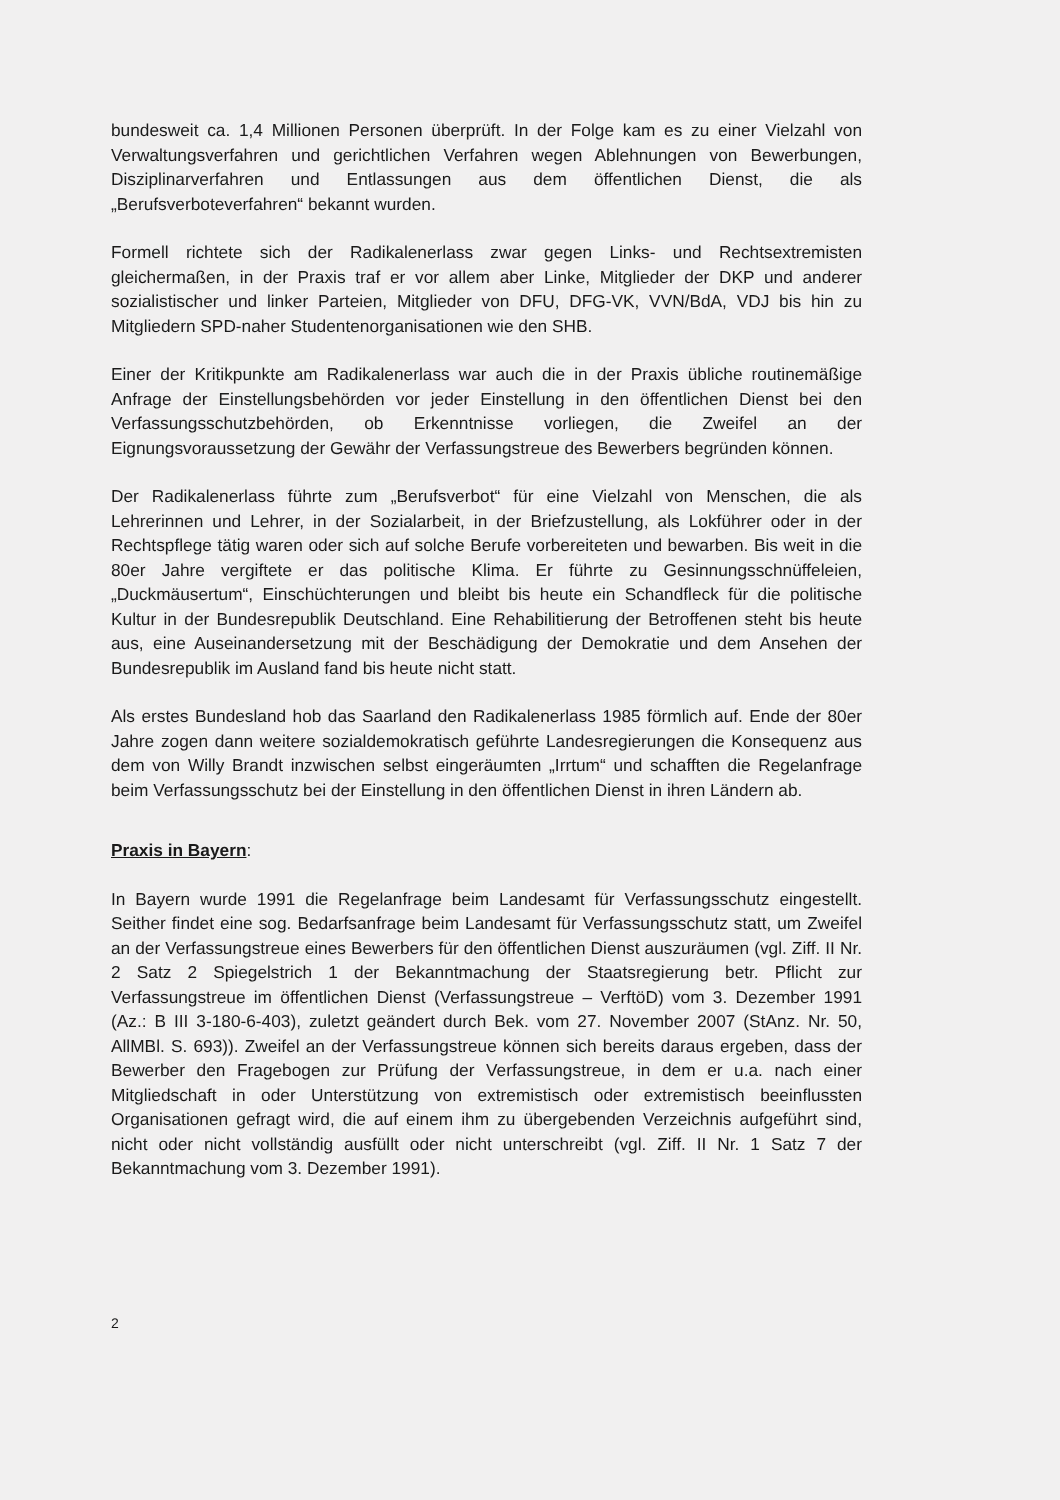bundesweit ca. 1,4 Millionen Personen überprüft. In der Folge kam es zu einer Vielzahl von Verwaltungsverfahren und gerichtlichen Verfahren wegen Ablehnungen von Bewerbungen, Disziplinarverfahren und Entlassungen aus dem öffentlichen Dienst, die als „Berufsverboteverfahren“ bekannt wurden.
Formell richtete sich der Radikalenerlass zwar gegen Links- und Rechtsextremisten gleichermaßen, in der Praxis traf er vor allem aber Linke, Mitglieder der DKP und anderer sozialistischer und linker Parteien, Mitglieder von DFU, DFG-VK, VVN/BdA, VDJ bis hin zu Mitgliedern SPD-naher Studentenorganisationen wie den SHB.
Einer der Kritikpunkte am Radikalenerlass war auch die in der Praxis übliche routinemäßige Anfrage der Einstellungsbehörden vor jeder Einstellung in den öffentlichen Dienst bei den Verfassungsschutzbehörden, ob Erkenntnisse vorliegen, die Zweifel an der Eignungsvoraussetzung der Gewähr der Verfassungstreue des Bewerbers begründen können.
Der Radikalenerlass führte zum „Berufsverbot“ für eine Vielzahl von Menschen, die als Lehrerinnen und Lehrer, in der Sozialarbeit, in der Briefzustellung, als Lokführer oder in der Rechtspflege tätig waren oder sich auf solche Berufe vorbereiteten und bewarben. Bis weit in die 80er Jahre vergiftete er das politische Klima. Er führte zu Gesinnungsschnüffeleien, „Duckmäusertum“, Einschüchterungen und bleibt bis heute ein Schandfleck für die politische Kultur in der Bundesrepublik Deutschland. Eine Rehabilitierung der Betroffenen steht bis heute aus, eine Auseinandersetzung mit der Beschädigung der Demokratie und dem Ansehen der Bundesrepublik im Ausland fand bis heute nicht statt.
Als erstes Bundesland hob das Saarland den Radikalenerlass 1985 förmlich auf. Ende der 80er Jahre zogen dann weitere sozialdemokratisch geführte Landesregierungen die Konsequenz aus dem von Willy Brandt inzwischen selbst eingeräumten „Irrtum“ und schafften die Regelanfrage beim Verfassungsschutz bei der Einstellung in den öffentlichen Dienst in ihren Ländern ab.
Praxis in Bayern:
In Bayern wurde 1991 die Regelanfrage beim Landesamt für Verfassungsschutz eingestellt. Seither findet eine sog. Bedarfsanfrage beim Landesamt für Verfassungsschutz statt, um Zweifel an der Verfassungstreue eines Bewerbers für den öffentlichen Dienst auszuräumen (vgl. Ziff. II Nr. 2 Satz 2 Spiegelstrich 1 der Bekanntmachung der Staatsregierung betr. Pflicht zur Verfassungstreue im öffentlichen Dienst (Verfassungstreue – VerftöD) vom 3. Dezember 1991 (Az.: B III 3-180-6-403), zuletzt geändert durch Bek. vom 27. November 2007 (StAnz. Nr. 50, AllMBl. S. 693)). Zweifel an der Verfassungstreue können sich bereits daraus ergeben, dass der Bewerber den Fragebogen zur Prüfung der Verfassungstreue, in dem er u.a. nach einer Mitgliedschaft in oder Unterstützung von extremistisch oder extremistisch beeinflussten Organisationen gefragt wird, die auf einem ihm zu übergebenden Verzeichnis aufgeführt sind, nicht oder nicht vollständig ausfüllt oder nicht unterschreibt (vgl. Ziff. II Nr. 1 Satz 7 der Bekanntmachung vom 3. Dezember 1991).
2